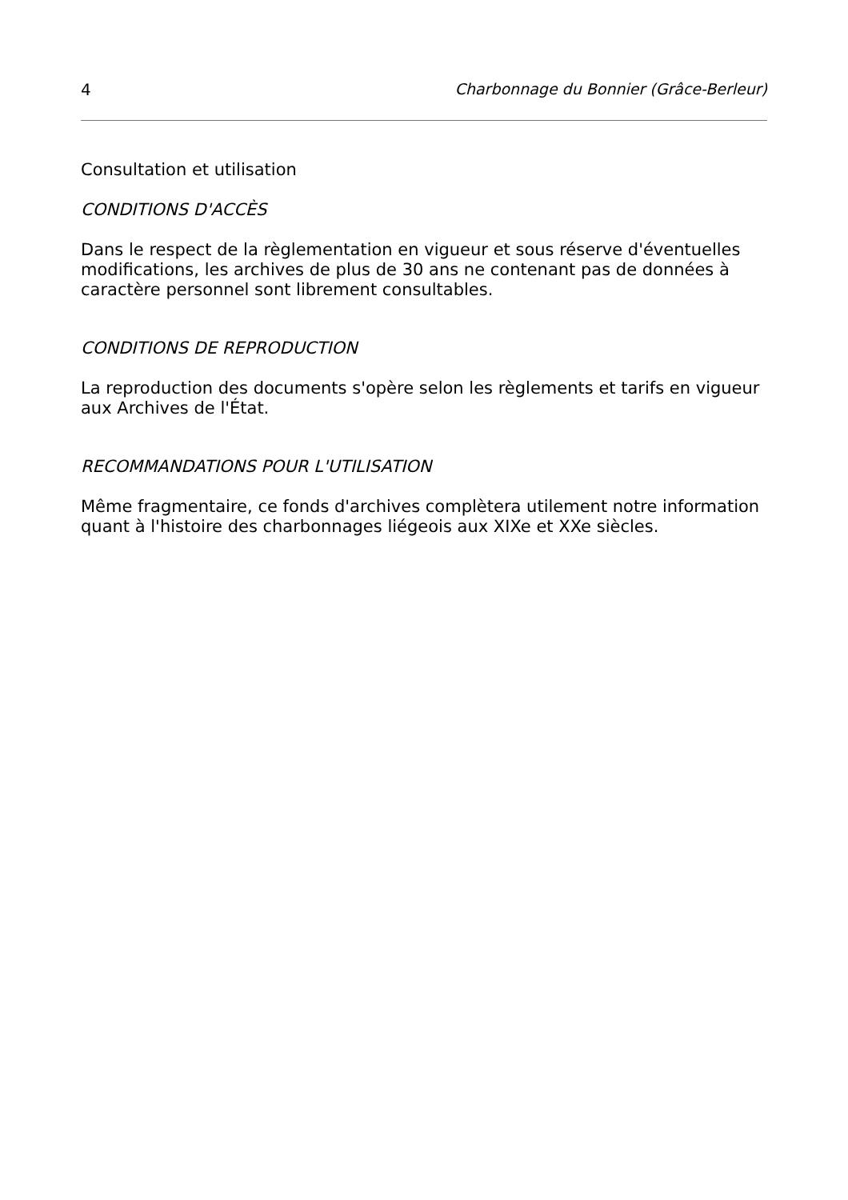4 Charbonnage du Bonnier (Grâce-Berleur)
Consultation et utilisation
CONDITIONS D'ACCÈS
Dans le respect de la règlementation en vigueur et sous réserve d'éventuelles modifications, les archives de plus de 30 ans ne contenant pas de données à caractère personnel sont librement consultables.
CONDITIONS DE REPRODUCTION
La reproduction des documents s'opère selon les règlements et tarifs en vigueur aux Archives de l'État.
RECOMMANDATIONS POUR L'UTILISATION
Même fragmentaire, ce fonds d'archives complètera utilement notre information quant à l'histoire des charbonnages liégeois aux XIXe et XXe siècles.